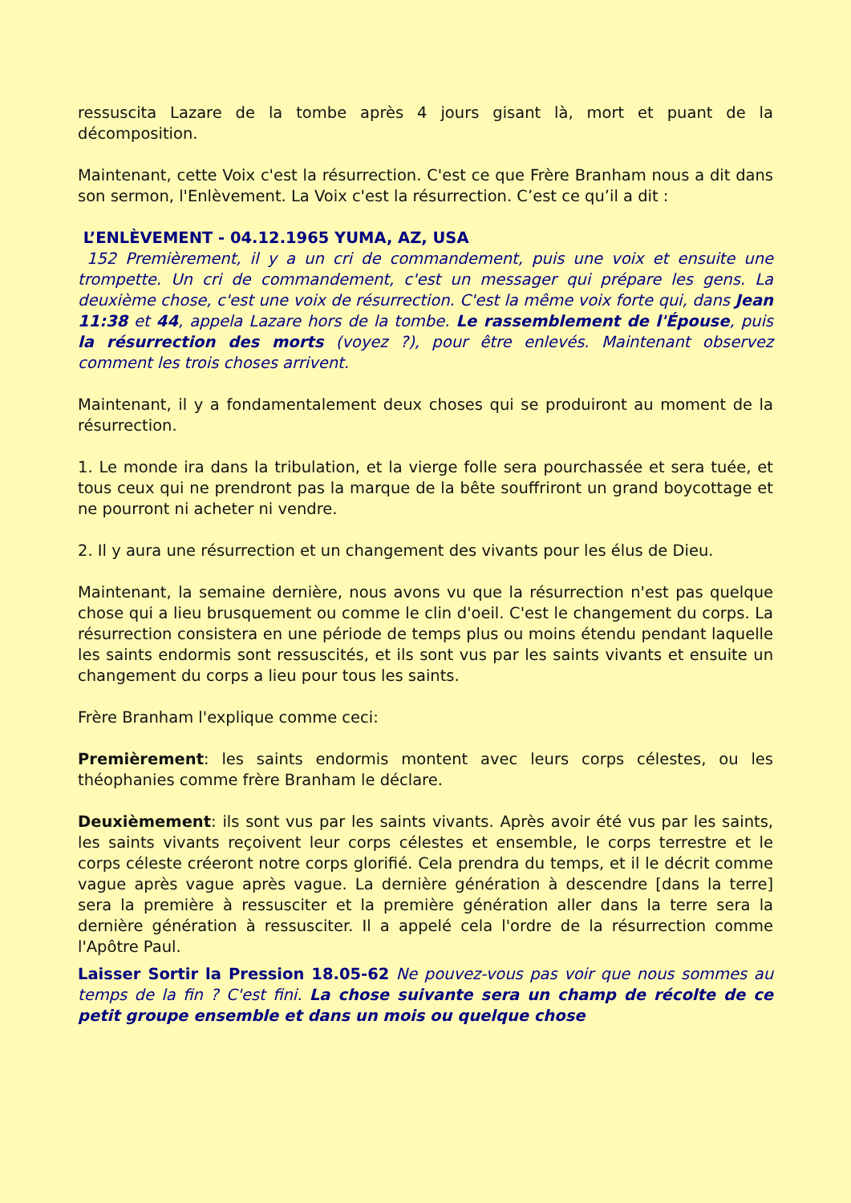ressuscita Lazare de la tombe après 4 jours gisant là, mort et puant de la décomposition.
Maintenant, cette Voix c'est la résurrection. C'est ce que Frère Branham nous a dit dans son sermon, l'Enlèvement. La Voix c'est la résurrection. C’est ce qu’il a dit :
L’ENLÈVEMENT - 04.12.1965 YUMA, AZ, USA
152 Premièrement, il y a un cri de commandement, puis une voix et ensuite une trompette. Un cri de commandement, c'est un messager qui prépare les gens. La deuxième chose, c'est une voix de résurrection. C'est la même voix forte qui, dans Jean 11:38 et 44, appela Lazare hors de la tombe. Le rassemblement de l'Épouse, puis la résurrection des morts (voyez ?), pour être enlevés. Maintenant observez comment les trois choses arrivent.
Maintenant, il y a fondamentalement deux choses qui se produiront au moment de la résurrection.
1. Le monde ira dans la tribulation, et la vierge folle sera pourchassée et sera tuée, et tous ceux qui ne prendront pas la marque de la bête souffriront un grand boycottage et ne pourront ni acheter ni vendre.
2. Il y aura une résurrection et un changement des vivants pour les élus de Dieu.
Maintenant, la semaine dernière, nous avons vu que la résurrection n'est pas quelque chose qui a lieu brusquement ou comme le clin d'oeil. C'est le changement du corps. La résurrection consistera en une période de temps plus ou moins étendu pendant laquelle les saints endormis sont ressuscités, et ils sont vus par les saints vivants et ensuite un changement du corps a lieu pour tous les saints.
Frère Branham l'explique comme ceci:
Premièrement: les saints endormis montent avec leurs corps célestes, ou les théophanies comme frère Branham le déclare.
Deuxièmement: ils sont vus par les saints vivants. Après avoir été vus par les saints, les saints vivants reçoivent leur corps célestes et ensemble, le corps terrestre et le corps céleste créeront notre corps glorifié. Cela prendra du temps, et il le décrit comme vague après vague après vague. La dernière génération à descendre [dans la terre] sera la première à ressusciter et la première génération aller dans la terre sera la dernière génération à ressusciter. Il a appelé cela l'ordre de la résurrection comme l'Apôtre Paul.
Laisser Sortir la Pression 18.05-62 Ne pouvez-vous pas voir que nous sommes au temps de la fin ? C'est fini. La chose suivante sera un champ de récolte de ce petit groupe ensemble et dans un mois ou quelque chose